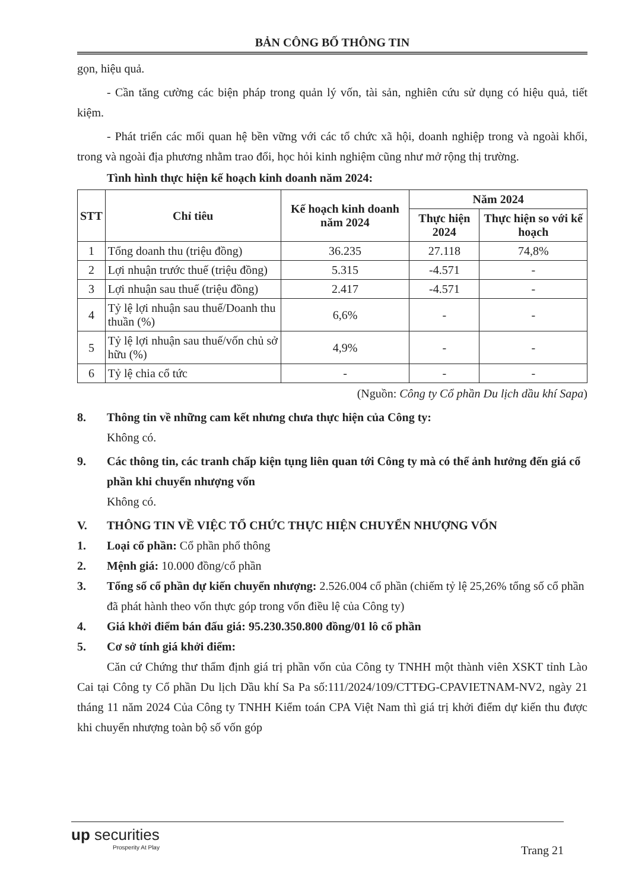BẢN CÔNG BỐ THÔNG TIN
gọn, hiệu quả.
- Cần tăng cường các biện pháp trong quản lý vốn, tài sản, nghiên cứu sử dụng có hiệu quả, tiết kiệm.
- Phát triển các mối quan hệ bền vững với các tổ chức xã hội, doanh nghiệp trong và ngoài khối, trong và ngoài địa phương nhằm trao đổi, học hỏi kinh nghiệm cũng như mở rộng thị trường.
Tình hình thực hiện kế hoạch kinh doanh năm 2024:
| STT | Chỉ tiêu | Kế hoạch kinh doanh năm 2024 | Năm 2024 | |
| --- | --- | --- | --- | --- |
| | | | Thực hiện 2024 | Thực hiện so với kế hoạch |
| 1 | Tổng doanh thu (triệu đồng) | 36.235 | 27.118 | 74,8% |
| 2 | Lợi nhuận trước thuế (triệu đồng) | 5.315 | -4.571 | - |
| 3 | Lợi nhuận sau thuế (triệu đồng) | 2.417 | -4.571 | - |
| 4 | Tỷ lệ lợi nhuận sau thuế/Doanh thu thuần (%) | 6,6% | - | - |
| 5 | Tỷ lệ lợi nhuận sau thuế/vốn chủ sở hữu (%) | 4,9% | - | - |
| 6 | Tỷ lệ chia cổ tức | - | - | - |
(Nguồn: Công ty Cổ phần Du lịch dầu khí Sapa)
8. Thông tin về những cam kết nhưng chưa thực hiện của Công ty:
Không có.
9. Các thông tin, các tranh chấp kiện tụng liên quan tới Công ty mà có thể ảnh hưởng đến giá cổ phần khi chuyển nhượng vốn
Không có.
V. THÔNG TIN VỀ VIỆC TỔ CHỨC THỰC HIỆN CHUYỂN NHƯỢNG VỐN
1. Loại cổ phần: Cổ phần phổ thông
2. Mệnh giá: 10.000 đồng/cổ phần
3. Tổng số cổ phần dự kiến chuyển nhượng: 2.526.004 cổ phần (chiếm tỷ lệ 25,26% tổng số cổ phần đã phát hành theo vốn thực góp trong vốn điều lệ của Công ty)
4. Giá khởi điểm bán đấu giá: 95.230.350.800 đồng/01 lô cổ phần
5. Cơ sở tính giá khởi điểm:
Căn cứ Chứng thư thẩm định giá trị phần vốn của Công ty TNHH một thành viên XSKT tỉnh Lào Cai tại Công ty Cổ phần Du lịch Dầu khí Sa Pa số:111/2024/109/CTTĐG-CPAVIETNAM-NV2, ngày 21 tháng 11 năm 2024 Của Công ty TNHH Kiểm toán CPA Việt Nam thì giá trị khởi điểm dự kiến thu được khi chuyển nhượng toàn bộ số vốn góp
up securities
Prosperity At Play
Trang 21